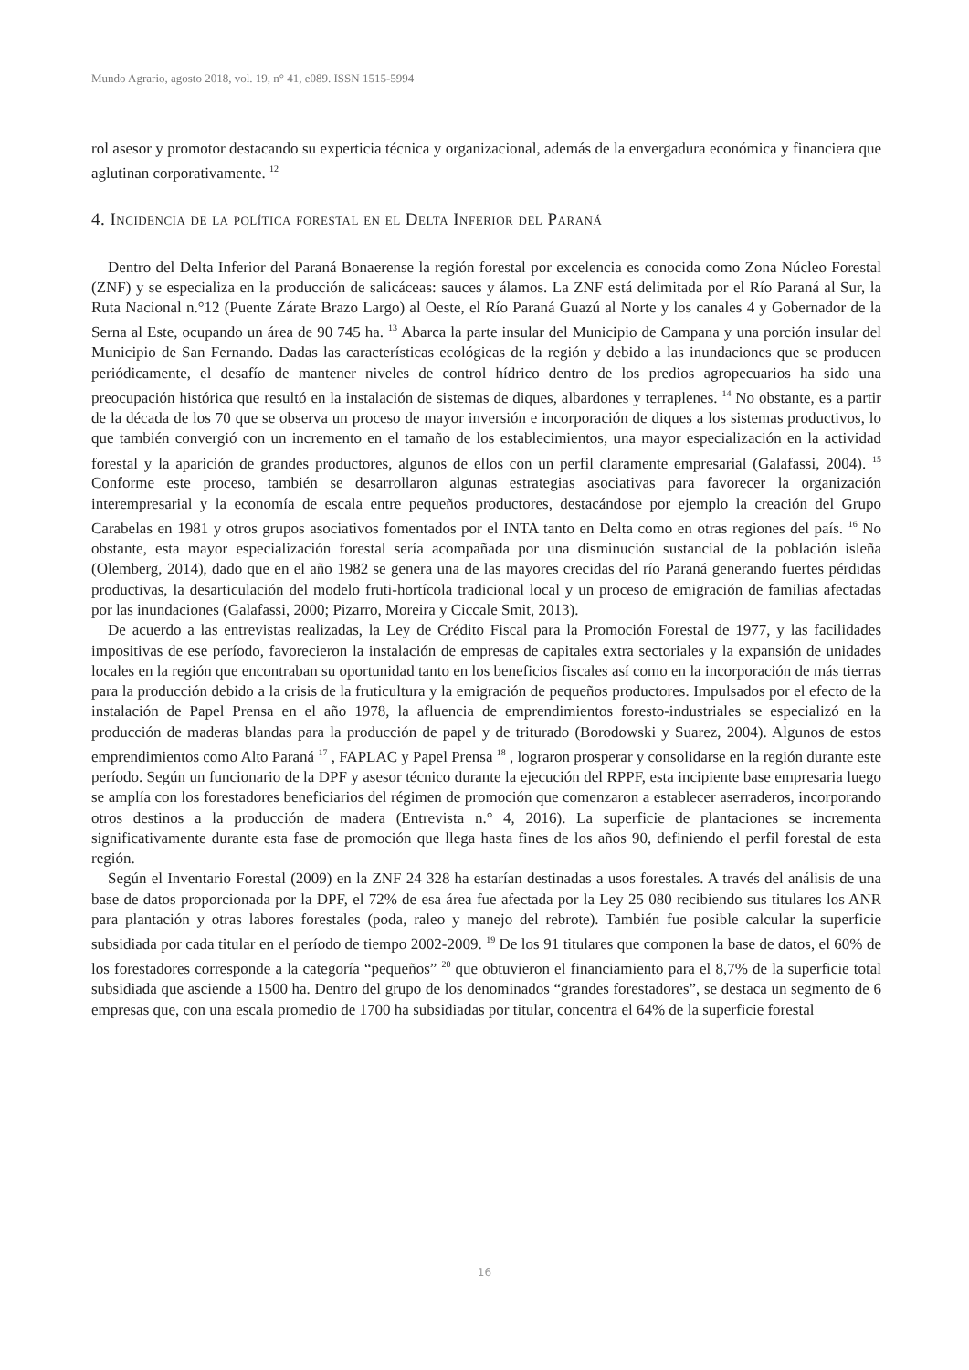Mundo Agrario, agosto 2018, vol. 19, n° 41, e089. ISSN 1515-5994
rol asesor y promotor destacando su experticia técnica y organizacional, además de la envergadura económica y financiera que aglutinan corporativamente. <sup>12</sup>
4. Incidencia de la política forestal en el Delta Inferior del Paraná
Dentro del Delta Inferior del Paraná Bonaerense la región forestal por excelencia es conocida como Zona Núcleo Forestal (ZNF) y se especializa en la producción de salicáceas: sauces y álamos. La ZNF está delimitada por el Río Paraná al Sur, la Ruta Nacional n.°12 (Puente Zárate Brazo Largo) al Oeste, el Río Paraná Guazú al Norte y los canales 4 y Gobernador de la Serna al Este, ocupando un área de 90 745 ha. <sup>13</sup> Abarca la parte insular del Municipio de Campana y una porción insular del Municipio de San Fernando. Dadas las características ecológicas de la región y debido a las inundaciones que se producen periódicamente, el desafío de mantener niveles de control hídrico dentro de los predios agropecuarios ha sido una preocupación histórica que resultó en la instalación de sistemas de diques, albardones y terraplenes. <sup>14</sup> No obstante, es a partir de la década de los 70 que se observa un proceso de mayor inversión e incorporación de diques a los sistemas productivos, lo que también convergió con un incremento en el tamaño de los establecimientos, una mayor especialización en la actividad forestal y la aparición de grandes productores, algunos de ellos con un perfil claramente empresarial (Galafassi, 2004). <sup>15</sup> Conforme este proceso, también se desarrollaron algunas estrategias asociativas para favorecer la organización interempresarial y la economía de escala entre pequeños productores, destacándose por ejemplo la creación del Grupo Carabelas en 1981 y otros grupos asociativos fomentados por el INTA tanto en Delta como en otras regiones del país. <sup>16</sup> No obstante, esta mayor especialización forestal sería acompañada por una disminución sustancial de la población isleña (Olemberg, 2014), dado que en el año 1982 se genera una de las mayores crecidas del río Paraná generando fuertes pérdidas productivas, la desarticulación del modelo fruti-hortícola tradicional local y un proceso de emigración de familias afectadas por las inundaciones (Galafassi, 2000; Pizarro, Moreira y Ciccale Smit, 2013).
De acuerdo a las entrevistas realizadas, la Ley de Crédito Fiscal para la Promoción Forestal de 1977, y las facilidades impositivas de ese período, favorecieron la instalación de empresas de capitales extra sectoriales y la expansión de unidades locales en la región que encontraban su oportunidad tanto en los beneficios fiscales así como en la incorporación de más tierras para la producción debido a la crisis de la fruticultura y la emigración de pequeños productores. Impulsados por el efecto de la instalación de Papel Prensa en el año 1978, la afluencia de emprendimientos foresto-industriales se especializó en la producción de maderas blandas para la producción de papel y de triturado (Borodowski y Suarez, 2004). Algunos de estos emprendimientos como Alto Paraná <sup>17</sup> , FAPLAC y Papel Prensa <sup>18</sup> , lograron prosperar y consolidarse en la región durante este período. Según un funcionario de la DPF y asesor técnico durante la ejecución del RPPF, esta incipiente base empresaria luego se amplía con los forestadores beneficiarios del régimen de promoción que comenzaron a establecer aserraderos, incorporando otros destinos a la producción de madera (Entrevista n.° 4, 2016). La superficie de plantaciones se incrementa significativamente durante esta fase de promoción que llega hasta fines de los años 90, definiendo el perfil forestal de esta región.
Según el Inventario Forestal (2009) en la ZNF 24 328 ha estarían destinadas a usos forestales. A través del análisis de una base de datos proporcionada por la DPF, el 72% de esa área fue afectada por la Ley 25 080 recibiendo sus titulares los ANR para plantación y otras labores forestales (poda, raleo y manejo del rebrote). También fue posible calcular la superficie subsidiada por cada titular en el período de tiempo 2002-2009. <sup>19</sup> De los 91 titulares que componen la base de datos, el 60% de los forestadores corresponde a la categoría “pequeños” <sup>20</sup> que obtuvieron el financiamiento para el 8,7% de la superficie total subsidiada que asciende a 1500 ha. Dentro del grupo de los denominados “grandes forestadores”, se destaca un segmento de 6 empresas que, con una escala promedio de 1700 ha subsidiadas por titular, concentra el 64% de la superficie forestal
16